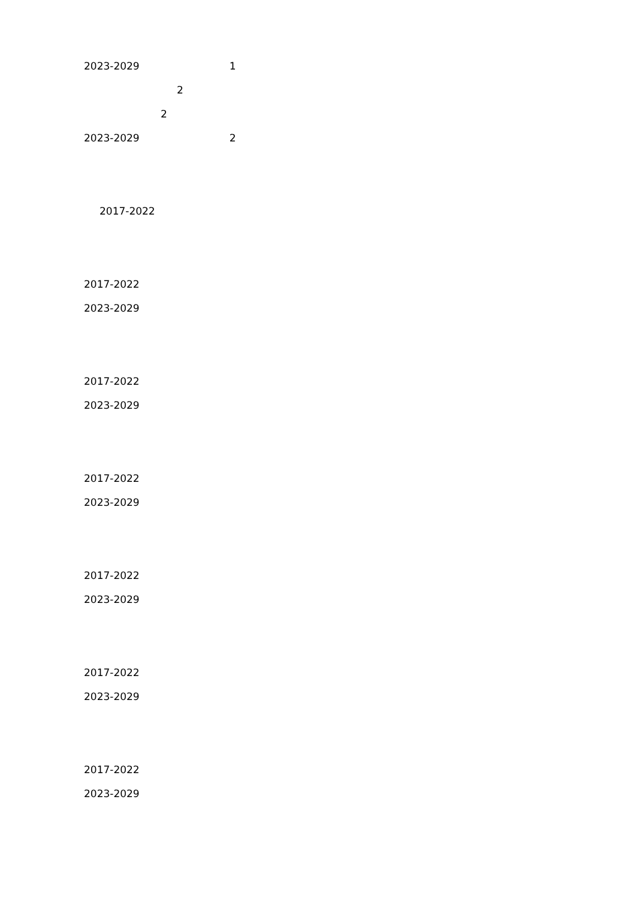2023-2029 1
2
2
2023-2029 2
2017-2022
2017-2022
2023-2029
2017-2022
2023-2029
2017-2022
2023-2029
2017-2022
2023-2029
2017-2022
2023-2029
2017-2022
2023-2029